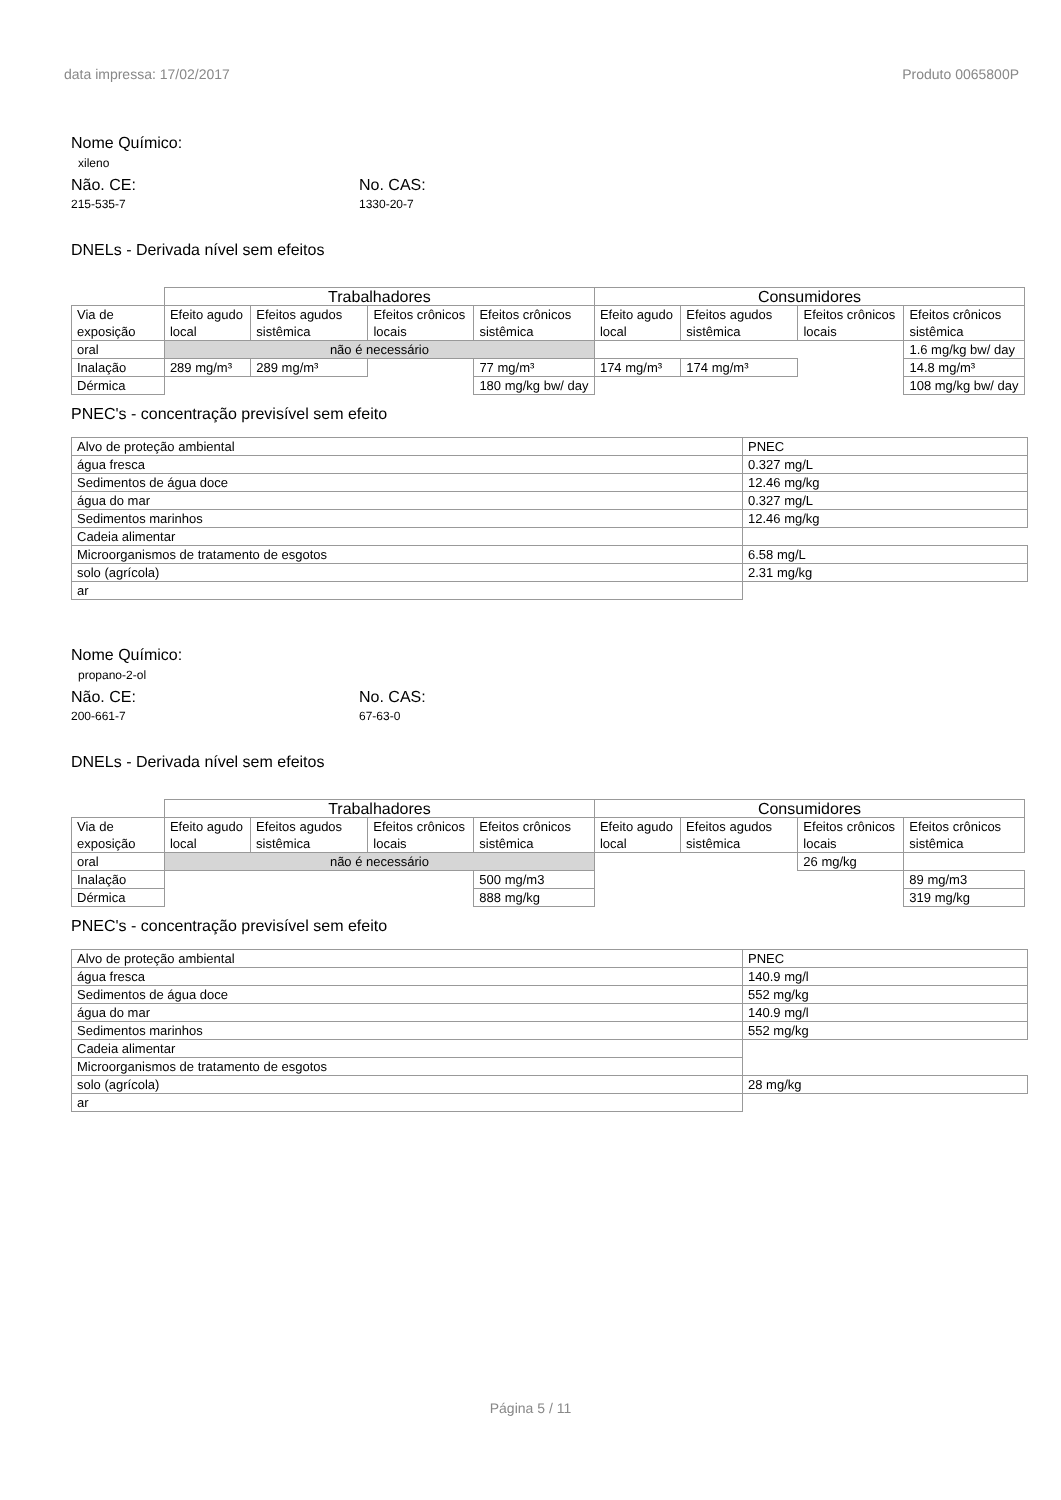data impressa: 17/02/2017 Produto 0065800P
Nome Químico:
xileno
Não. CE:
215-535-7
No. CAS:
1330-20-7
DNELs - Derivada nível sem efeitos
| | Trabalhadores | | | | Consumidores | | | |
| --- | --- | --- | --- | --- | --- | --- | --- | --- |
| Via de exposição | Efeito agudo local | Efeitos agudos sistêmica | Efeitos crônicos locais | Efeitos crônicos sistêmica | Efeito agudo local | Efeitos agudos sistêmica | Efeitos crônicos locais | Efeitos crônicos sistêmica |
| oral | não é necessário | | | | | | | 1.6 mg/kg bw/ day |
| Inalação | 289 mg/m³ | 289 mg/m³ | | 77 mg/m³ | 174 mg/m³ | 174 mg/m³ | | 14.8 mg/m³ |
| Dérmica | | | | 180 mg/kg bw/ day | | | | 108 mg/kg bw/ day |
PNEC's - concentração previsível sem efeito
| Alvo de proteção ambiental | PNEC |
| água fresca | 0.327 mg/L |
| Sedimentos de água doce | 12.46 mg/kg |
| água do mar | 0.327 mg/L |
| Sedimentos marinhos | 12.46 mg/kg |
| Cadeia alimentar | |
| Microorganismos de tratamento de esgotos | 6.58 mg/L |
| solo (agrícola) | 2.31 mg/kg |
| ar | |
Nome Químico:
propano-2-ol
Não. CE:
200-661-7
No. CAS:
67-63-0
DNELs - Derivada nível sem efeitos
| | Trabalhadores | | | | Consumidores | | | |
| --- | --- | --- | --- | --- | --- | --- | --- | --- |
| Via de exposição | Efeito agudo local | Efeitos agudos sistêmica | Efeitos crônicos locais | Efeitos crônicos sistêmica | Efeito agudo local | Efeitos agudos sistêmica | Efeitos crônicos locais | Efeitos crônicos sistêmica |
| oral | não é necessário | | | | | | 26 mg/kg | |
| Inalação | | | | 500 mg/m3 | | | | 89 mg/m3 |
| Dérmica | | | | 888 mg/kg | | | | 319 mg/kg |
PNEC's - concentração previsível sem efeito
| Alvo de proteção ambiental | PNEC |
| água fresca | 140.9 mg/l |
| Sedimentos de água doce | 552 mg/kg |
| água do mar | 140.9 mg/l |
| Sedimentos marinhos | 552 mg/kg |
| Cadeia alimentar | |
| Microorganismos de tratamento de esgotos | |
| solo (agrícola) | 28 mg/kg |
| ar | |
Página 5 / 11